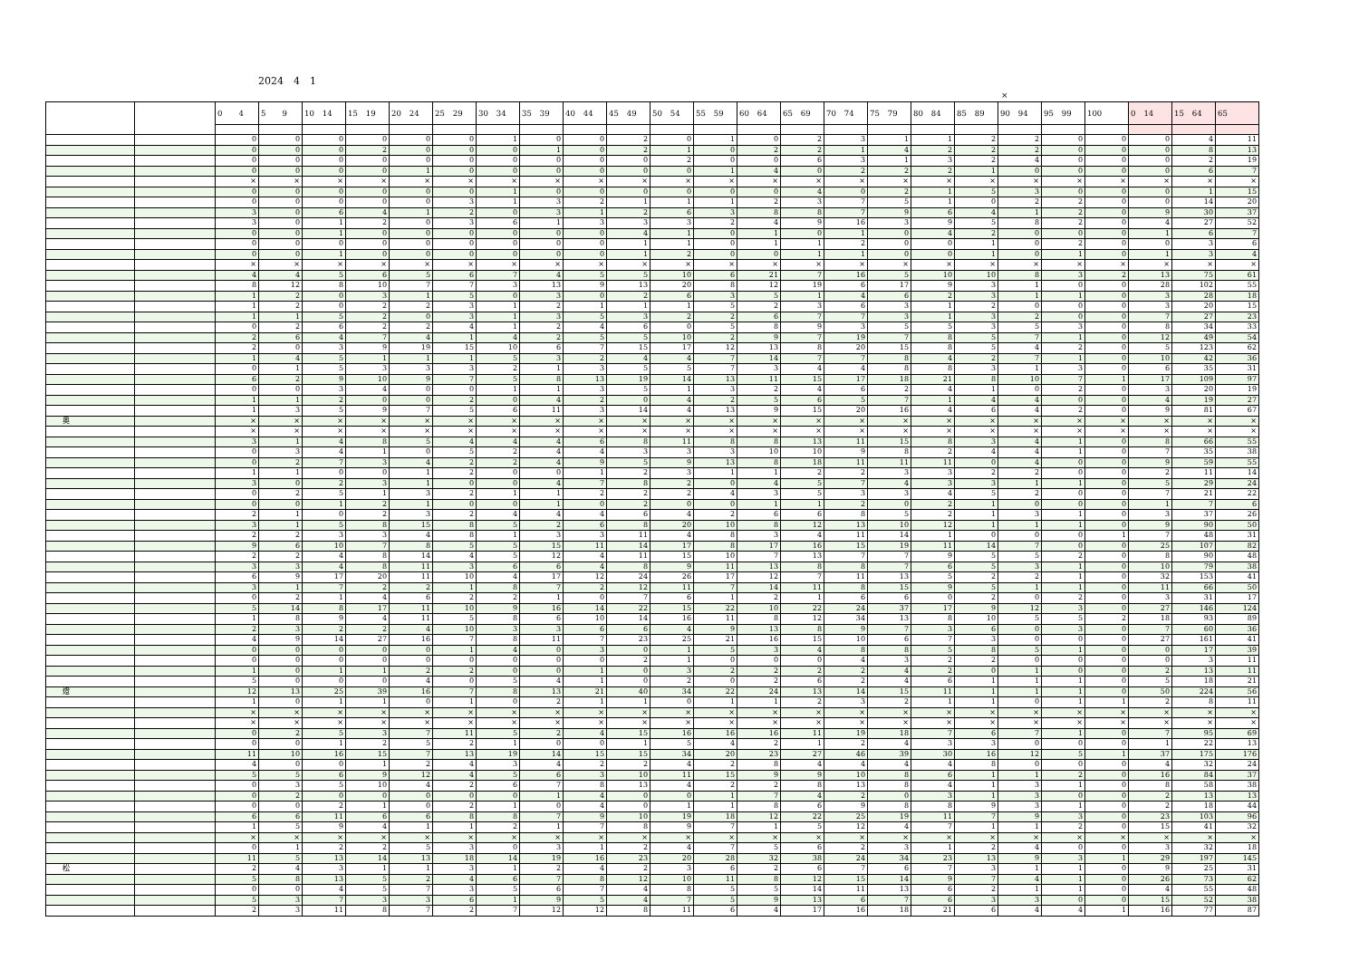2024　4　1
×
| | | 0 4 | 5 9 | 10 14 | 15 19 | 20 24 | 25 29 | 30 34 | 35 39 | 40 44 | 45 49 | 50 54 | 55 59 | 60 64 | 65 69 | 70 74 | 75 79 | 80 84 | 85 89 | 90 94 | 95 99 | 100 | 0 14 | 15 64 | 65 |
| --- | --- | --- | --- | --- | --- | --- | --- | --- | --- | --- | --- | --- | --- | --- | --- | --- | --- | --- | --- | --- | --- | --- | --- | --- | --- |
| | | 0 | 0 | 0 | 0 | 0 | 0 | 1 | 0 | 0 | 2 | 0 | 1 | 0 | 2 | 3 | 1 | 1 | 2 | 2 | 0 | 0 | 0 | 4 | 11 |
| | | 0 | 0 | 0 | 2 | 0 | 0 | 0 | 1 | 0 | 2 | 1 | 0 | 2 | 2 | 1 | 4 | 2 | 2 | 2 | 0 | 0 | 0 | 8 | 13 |
| | | 0 | 0 | 0 | 0 | 0 | 0 | 0 | 0 | 0 | 0 | 2 | 0 | 0 | 6 | 3 | 1 | 3 | 2 | 4 | 0 | 0 | 0 | 2 | 19 |
| | | 0 | 0 | 0 | 0 | 1 | 0 | 0 | 0 | 0 | 0 | 0 | 1 | 4 | 0 | 2 | 2 | 2 | 1 | 0 | 0 | 0 | 0 | 6 | 7 |
| | | × | × | × | × | × | × | × | × | × | × | × | × | × | × | × | × | × | × | × | × | × | × | × | × |
| | | 0 | 0 | 0 | 0 | 0 | 0 | 1 | 0 | 0 | 0 | 0 | 0 | 0 | 4 | 0 | 2 | 1 | 5 | 3 | 0 | 0 | 0 | 1 | 15 |
| | | 0 | 0 | 0 | 0 | 0 | 3 | 1 | 3 | 2 | 1 | 1 | 1 | 2 | 3 | 7 | 5 | 1 | 0 | 2 | 2 | 0 | 0 | 14 | 20 |
| | | 3 | 0 | 6 | 4 | 1 | 2 | 0 | 3 | 1 | 2 | 6 | 3 | 8 | 8 | 7 | 9 | 6 | 4 | 1 | 2 | 0 | 9 | 30 | 37 |
| | | 3 | 0 | 1 | 2 | 0 | 3 | 6 | 1 | 3 | 3 | 3 | 2 | 4 | 9 | 16 | 3 | 9 | 5 | 8 | 2 | 0 | 4 | 27 | 52 |
| | | 0 | 0 | 1 | 0 | 0 | 0 | 0 | 0 | 0 | 4 | 1 | 0 | 1 | 0 | 1 | 0 | 4 | 2 | 0 | 0 | 0 | 1 | 6 | 7 |
| | | 0 | 0 | 0 | 0 | 0 | 0 | 0 | 0 | 0 | 1 | 1 | 0 | 1 | 1 | 2 | 0 | 0 | 1 | 0 | 2 | 0 | 0 | 3 | 6 |
| | | 0 | 0 | 1 | 0 | 0 | 0 | 0 | 0 | 0 | 1 | 2 | 0 | 0 | 1 | 1 | 0 | 0 | 1 | 0 | 1 | 0 | 1 | 3 | 4 |
| | | × | × | × | × | × | × | × | × | × | × | × | × | × | × | × | × | × | × | × | × | × | × | × | × |
| | | 4 | 4 | 5 | 6 | 5 | 6 | 7 | 4 | 5 | 5 | 10 | 6 | 21 | 7 | 16 | 5 | 10 | 10 | 8 | 3 | 2 | 13 | 75 | 61 |
| | | 8 | 12 | 8 | 10 | 7 | 7 | 3 | 13 | 9 | 13 | 20 | 8 | 12 | 19 | 6 | 17 | 9 | 3 | 1 | 0 | 0 | 28 | 102 | 55 |
| | | 1 | 2 | 0 | 3 | 1 | 5 | 0 | 3 | 0 | 2 | 6 | 3 | 5 | 1 | 4 | 6 | 2 | 3 | 1 | 1 | 0 | 3 | 28 | 18 |
| | | 1 | 2 | 0 | 2 | 2 | 3 | 1 | 2 | 1 | 1 | 1 | 5 | 2 | 3 | 6 | 3 | 1 | 2 | 0 | 0 | 0 | 3 | 20 | 15 |
| | | 1 | 1 | 5 | 2 | 0 | 3 | 1 | 3 | 5 | 3 | 2 | 2 | 6 | 7 | 7 | 3 | 1 | 3 | 2 | 0 | 0 | 7 | 27 | 23 |
| | | 0 | 2 | 6 | 2 | 2 | 4 | 1 | 2 | 4 | 6 | 0 | 5 | 8 | 9 | 3 | 5 | 5 | 3 | 5 | 3 | 0 | 8 | 34 | 33 |
| | | 2 | 6 | 4 | 7 | 4 | 1 | 4 | 2 | 5 | 5 | 10 | 2 | 9 | 7 | 19 | 7 | 8 | 5 | 7 | 1 | 0 | 12 | 49 | 54 |
| | | 2 | 0 | 3 | 9 | 19 | 15 | 10 | 6 | 7 | 15 | 17 | 12 | 13 | 8 | 20 | 15 | 8 | 5 | 4 | 2 | 0 | 5 | 123 | 62 |
| | | 1 | 4 | 5 | 1 | 1 | 1 | 5 | 3 | 2 | 4 | 4 | 7 | 14 | 7 | 7 | 8 | 4 | 2 | 7 | 1 | 0 | 10 | 42 | 36 |
| | | 0 | 1 | 5 | 3 | 3 | 3 | 2 | 1 | 3 | 5 | 5 | 7 | 3 | 4 | 4 | 8 | 8 | 3 | 1 | 3 | 0 | 6 | 35 | 31 |
| | | 6 | 2 | 9 | 10 | 9 | 7 | 5 | 8 | 13 | 19 | 14 | 13 | 11 | 15 | 17 | 18 | 21 | 8 | 10 | 7 | 1 | 17 | 109 | 97 |
| | | 0 | 0 | 3 | 4 | 0 | 0 | 1 | 1 | 3 | 5 | 1 | 3 | 2 | 4 | 6 | 2 | 4 | 1 | 0 | 2 | 0 | 3 | 20 | 19 |
| | | 1 | 1 | 2 | 0 | 0 | 2 | 0 | 4 | 2 | 0 | 4 | 2 | 5 | 6 | 5 | 7 | 1 | 4 | 4 | 0 | 0 | 4 | 19 | 27 |
| | | 1 | 3 | 5 | 9 | 7 | 5 | 6 | 11 | 3 | 14 | 4 | 13 | 9 | 15 | 20 | 16 | 4 | 6 | 4 | 2 | 0 | 9 | 81 | 67 |
| 奥 | | × | × | × | × | × | × | × | × | × | × | × | × | × | × | × | × | × | × | × | × | × | × | × | × |
| | | × | × | × | × | × | × | × | × | × | × | × | × | × | × | × | × | × | × | × | × | × | × | × | × |
| | | 3 | 1 | 4 | 8 | 5 | 4 | 4 | 4 | 6 | 8 | 11 | 8 | 8 | 13 | 11 | 15 | 8 | 3 | 4 | 1 | 0 | 8 | 66 | 55 |
| | | 0 | 3 | 4 | 1 | 0 | 5 | 2 | 4 | 4 | 3 | 3 | 3 | 10 | 10 | 9 | 8 | 2 | 4 | 4 | 1 | 0 | 7 | 35 | 38 |
| | | 0 | 2 | 7 | 3 | 4 | 2 | 2 | 4 | 9 | 5 | 9 | 13 | 8 | 18 | 11 | 11 | 11 | 0 | 4 | 0 | 0 | 9 | 59 | 55 |
| | | 1 | 1 | 0 | 0 | 1 | 2 | 0 | 0 | 1 | 2 | 3 | 1 | 1 | 2 | 2 | 3 | 3 | 2 | 2 | 0 | 0 | 2 | 11 | 14 |
| | | 3 | 0 | 2 | 3 | 1 | 0 | 0 | 4 | 7 | 8 | 2 | 0 | 4 | 5 | 7 | 4 | 3 | 3 | 1 | 1 | 0 | 5 | 29 | 24 |
| | | 0 | 2 | 5 | 1 | 3 | 2 | 1 | 1 | 2 | 2 | 2 | 4 | 3 | 5 | 3 | 3 | 4 | 5 | 2 | 0 | 0 | 7 | 21 | 22 |
| | | 0 | 0 | 1 | 2 | 1 | 0 | 0 | 1 | 0 | 2 | 0 | 0 | 1 | 1 | 2 | 0 | 2 | 1 | 0 | 0 | 0 | 1 | 7 | 6 |
| | | 2 | 1 | 0 | 2 | 3 | 2 | 4 | 4 | 4 | 6 | 4 | 2 | 6 | 6 | 8 | 5 | 2 | 1 | 3 | 1 | 0 | 3 | 37 | 26 |
| | | 3 | 1 | 5 | 8 | 15 | 8 | 5 | 2 | 6 | 8 | 20 | 10 | 8 | 12 | 13 | 10 | 12 | 1 | 1 | 1 | 0 | 9 | 90 | 50 |
| | | 2 | 2 | 3 | 3 | 4 | 8 | 1 | 3 | 3 | 11 | 4 | 8 | 3 | 4 | 11 | 14 | 1 | 0 | 0 | 0 | 1 | 7 | 48 | 31 |
| | | 9 | 6 | 10 | 7 | 8 | 5 | 5 | 15 | 11 | 14 | 17 | 8 | 17 | 16 | 15 | 19 | 11 | 14 | 7 | 0 | 0 | 25 | 107 | 82 |
| | | 2 | 2 | 4 | 8 | 14 | 4 | 5 | 12 | 4 | 11 | 15 | 10 | 7 | 13 | 7 | 7 | 9 | 5 | 5 | 2 | 0 | 8 | 90 | 48 |
| | | 3 | 3 | 4 | 8 | 11 | 3 | 6 | 6 | 4 | 8 | 9 | 11 | 13 | 8 | 8 | 7 | 6 | 5 | 3 | 1 | 0 | 10 | 79 | 38 |
| | | 6 | 9 | 17 | 20 | 11 | 10 | 4 | 17 | 12 | 24 | 26 | 17 | 12 | 7 | 11 | 13 | 5 | 2 | 2 | 1 | 0 | 32 | 153 | 41 |
| | | 3 | 1 | 7 | 2 | 2 | 1 | 8 | 7 | 2 | 12 | 11 | 7 | 14 | 11 | 8 | 15 | 9 | 5 | 1 | 1 | 0 | 11 | 66 | 50 |
| | | 0 | 2 | 1 | 4 | 6 | 2 | 2 | 1 | 0 | 7 | 6 | 1 | 2 | 1 | 6 | 6 | 0 | 2 | 0 | 2 | 0 | 3 | 31 | 17 |
| | | 5 | 14 | 8 | 17 | 11 | 10 | 9 | 16 | 14 | 22 | 15 | 22 | 10 | 22 | 24 | 37 | 17 | 9 | 12 | 3 | 0 | 27 | 146 | 124 |
| | | 1 | 8 | 9 | 4 | 11 | 5 | 8 | 6 | 10 | 14 | 16 | 11 | 8 | 12 | 34 | 13 | 8 | 10 | 5 | 5 | 2 | 18 | 93 | 89 |
| | | 2 | 3 | 2 | 2 | 4 | 10 | 3 | 3 | 6 | 6 | 4 | 9 | 13 | 8 | 9 | 7 | 3 | 6 | 0 | 3 | 0 | 7 | 60 | 36 |
| | | 4 | 9 | 14 | 27 | 16 | 7 | 8 | 11 | 7 | 23 | 25 | 21 | 16 | 15 | 10 | 6 | 7 | 3 | 0 | 0 | 0 | 27 | 161 | 41 |
| | | 0 | 0 | 0 | 0 | 0 | 1 | 4 | 0 | 3 | 0 | 1 | 5 | 3 | 4 | 8 | 8 | 5 | 8 | 5 | 1 | 0 | 0 | 17 | 39 |
| | | 0 | 0 | 0 | 0 | 0 | 0 | 0 | 0 | 0 | 2 | 1 | 0 | 0 | 0 | 4 | 3 | 2 | 2 | 0 | 0 | 0 | 0 | 3 | 11 |
| | | 1 | 0 | 1 | 1 | 2 | 2 | 0 | 0 | 1 | 0 | 3 | 2 | 2 | 2 | 2 | 4 | 2 | 0 | 1 | 0 | 0 | 2 | 13 | 11 |
| | | 5 | 0 | 0 | 0 | 4 | 0 | 5 | 4 | 1 | 0 | 2 | 0 | 2 | 6 | 2 | 4 | 6 | 1 | 1 | 1 | 0 | 5 | 18 | 21 |
| 燈 | | 12 | 13 | 25 | 39 | 16 | 7 | 8 | 13 | 21 | 40 | 34 | 22 | 24 | 13 | 14 | 15 | 11 | 1 | 1 | 1 | 0 | 50 | 224 | 56 |
| | | 1 | 0 | 1 | 1 | 0 | 1 | 0 | 2 | 1 | 1 | 0 | 1 | 1 | 2 | 3 | 2 | 1 | 1 | 0 | 1 | 1 | 2 | 8 | 11 |
| | | × | × | × | × | × | × | × | × | × | × | × | × | × | × | × | × | × | × | × | × | × | × | × | × |
| | | × | × | × | × | × | × | × | × | × | × | × | × | × | × | × | × | × | × | × | × | × | × | × | × |
| | | 0 | 2 | 5 | 3 | 7 | 11 | 5 | 2 | 4 | 15 | 16 | 16 | 16 | 11 | 19 | 18 | 7 | 6 | 7 | 1 | 0 | 7 | 95 | 69 |
| | | 0 | 0 | 1 | 2 | 5 | 2 | 1 | 0 | 0 | 1 | 5 | 4 | 2 | 1 | 2 | 4 | 3 | 3 | 0 | 0 | 0 | 1 | 22 | 13 |
| | | 11 | 10 | 16 | 15 | 7 | 13 | 19 | 14 | 15 | 15 | 34 | 20 | 23 | 27 | 46 | 39 | 30 | 16 | 12 | 5 | 1 | 37 | 175 | 176 |
| | | 4 | 0 | 0 | 1 | 2 | 4 | 3 | 4 | 2 | 2 | 4 | 2 | 8 | 4 | 4 | 4 | 4 | 8 | 0 | 0 | 0 | 4 | 32 | 24 |
| | | 5 | 5 | 6 | 9 | 12 | 4 | 5 | 6 | 3 | 10 | 11 | 15 | 9 | 9 | 10 | 8 | 6 | 1 | 1 | 2 | 0 | 16 | 84 | 37 |
| | | 0 | 3 | 5 | 10 | 4 | 2 | 6 | 7 | 8 | 13 | 4 | 2 | 2 | 8 | 13 | 8 | 4 | 1 | 3 | 1 | 0 | 8 | 58 | 38 |
| | | 0 | 2 | 0 | 0 | 0 | 0 | 0 | 1 | 4 | 0 | 0 | 1 | 7 | 4 | 2 | 0 | 3 | 1 | 3 | 0 | 0 | 2 | 13 | 13 |
| | | 0 | 0 | 2 | 1 | 0 | 2 | 1 | 0 | 4 | 0 | 1 | 1 | 8 | 6 | 9 | 8 | 8 | 9 | 3 | 1 | 0 | 2 | 18 | 44 |
| | | 6 | 6 | 11 | 6 | 6 | 8 | 8 | 7 | 9 | 10 | 19 | 18 | 12 | 22 | 25 | 19 | 11 | 7 | 9 | 3 | 0 | 23 | 103 | 96 |
| | | 1 | 5 | 9 | 4 | 1 | 1 | 2 | 1 | 7 | 8 | 9 | 7 | 1 | 5 | 12 | 4 | 7 | 1 | 1 | 2 | 0 | 15 | 41 | 32 |
| | | × | × | × | × | × | × | × | × | × | × | × | × | × | × | × | × | × | × | × | × | × | × | × | × |
| | | 0 | 1 | 2 | 2 | 5 | 3 | 0 | 3 | 1 | 2 | 4 | 7 | 5 | 6 | 2 | 3 | 1 | 2 | 4 | 0 | 0 | 3 | 32 | 18 |
| | | 11 | 5 | 13 | 14 | 13 | 18 | 14 | 19 | 16 | 23 | 20 | 28 | 32 | 38 | 24 | 34 | 23 | 13 | 9 | 3 | 1 | 29 | 197 | 145 |
| 松 | | 2 | 4 | 3 | 1 | 1 | 3 | 1 | 2 | 4 | 2 | 3 | 6 | 2 | 6 | 7 | 6 | 7 | 3 | 1 | 1 | 0 | 9 | 25 | 31 |
| | | 5 | 8 | 13 | 5 | 2 | 4 | 6 | 7 | 8 | 12 | 10 | 11 | 8 | 12 | 15 | 14 | 9 | 7 | 4 | 1 | 0 | 26 | 73 | 62 |
| | | 0 | 0 | 4 | 5 | 7 | 3 | 5 | 6 | 7 | 4 | 8 | 5 | 5 | 14 | 11 | 13 | 6 | 2 | 1 | 1 | 0 | 4 | 55 | 48 |
| | | 5 | 3 | 7 | 3 | 3 | 6 | 1 | 9 | 5 | 4 | 7 | 5 | 9 | 13 | 6 | 7 | 6 | 3 | 3 | 0 | 0 | 15 | 52 | 38 |
| | | 2 | 3 | 11 | 8 | 7 | 2 | 7 | 12 | 12 | 8 | 11 | 6 | 4 | 17 | 16 | 18 | 21 | 6 | 4 | 4 | 1 | 16 | 77 | 87 |